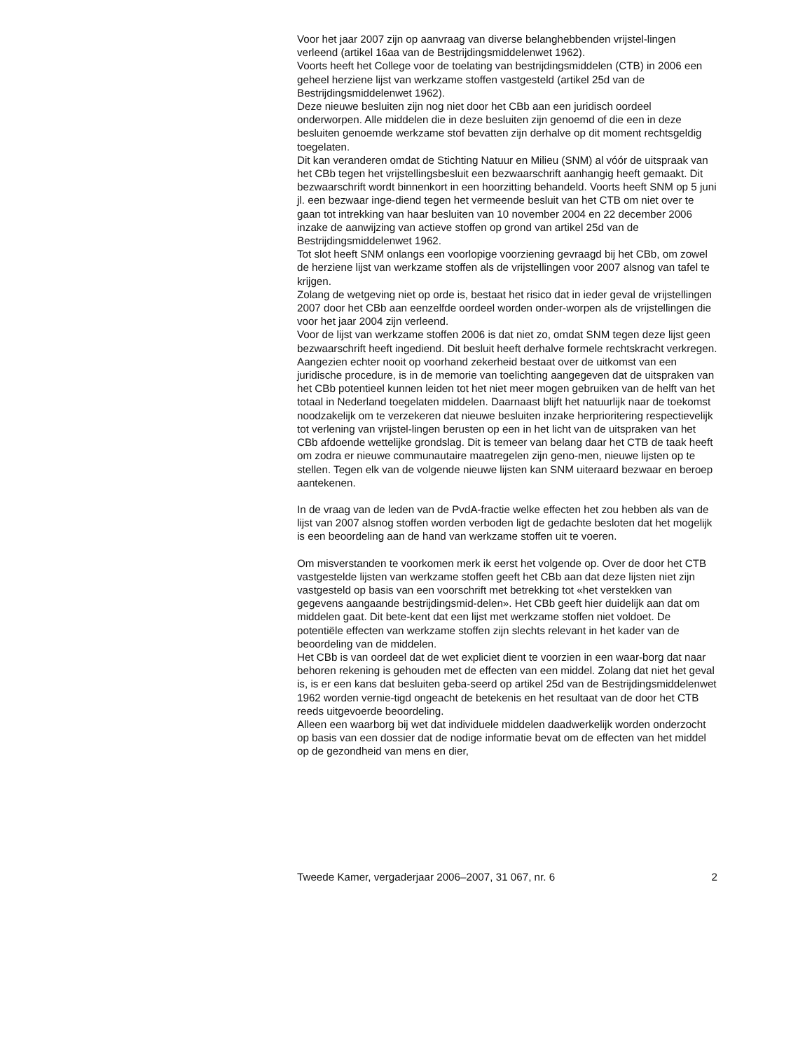Voor het jaar 2007 zijn op aanvraag van diverse belanghebbenden vrijstel-lingen verleend (artikel 16aa van de Bestrijdingsmiddelenwet 1962).
Voorts heeft het College voor de toelating van bestrijdingsmiddelen (CTB) in 2006 een geheel herziene lijst van werkzame stoffen vastgesteld (artikel 25d van de Bestrijdingsmiddelenwet 1962).
Deze nieuwe besluiten zijn nog niet door het CBb aan een juridisch oordeel onderworpen. Alle middelen die in deze besluiten zijn genoemd of die een in deze besluiten genoemde werkzame stof bevatten zijn derhalve op dit moment rechtsgeldig toegelaten.
Dit kan veranderen omdat de Stichting Natuur en Milieu (SNM) al vóór de uitspraak van het CBb tegen het vrijstellingsbesluit een bezwaarschrift aanhangig heeft gemaakt. Dit bezwaarschrift wordt binnenkort in een hoorzitting behandeld. Voorts heeft SNM op 5 juni jl. een bezwaar inge-diend tegen het vermeende besluit van het CTB om niet over te gaan tot intrekking van haar besluiten van 10 november 2004 en 22 december 2006 inzake de aanwijzing van actieve stoffen op grond van artikel 25d van de Bestrijdingsmiddelenwet 1962.
Tot slot heeft SNM onlangs een voorlopige voorziening gevraagd bij het CBb, om zowel de herziene lijst van werkzame stoffen als de vrijstellingen voor 2007 alsnog van tafel te krijgen.
Zolang de wetgeving niet op orde is, bestaat het risico dat in ieder geval de vrijstellingen 2007 door het CBb aan eenzelfde oordeel worden onder-worpen als de vrijstellingen die voor het jaar 2004 zijn verleend.
Voor de lijst van werkzame stoffen 2006 is dat niet zo, omdat SNM tegen deze lijst geen bezwaarschrift heeft ingediend. Dit besluit heeft derhalve formele rechtskracht verkregen. Aangezien echter nooit op voorhand zekerheid bestaat over de uitkomst van een juridische procedure, is in de memorie van toelichting aangegeven dat de uitspraken van het CBb potentieel kunnen leiden tot het niet meer mogen gebruiken van de helft van het totaal in Nederland toegelaten middelen. Daarnaast blijft het natuurlijk naar de toekomst noodzakelijk om te verzekeren dat nieuwe besluiten inzake herprioritering respectievelijk tot verlening van vrijstel-lingen berusten op een in het licht van de uitspraken van het CBb afdoende wettelijke grondslag. Dit is temeer van belang daar het CTB de taak heeft om zodra er nieuwe communautaire maatregelen zijn geno-men, nieuwe lijsten op te stellen. Tegen elk van de volgende nieuwe lijsten kan SNM uiteraard bezwaar en beroep aantekenen.
In de vraag van de leden van de PvdA-fractie welke effecten het zou hebben als van de lijst van 2007 alsnog stoffen worden verboden ligt de gedachte besloten dat het mogelijk is een beoordeling aan de hand van werkzame stoffen uit te voeren.
Om misverstanden te voorkomen merk ik eerst het volgende op. Over de door het CTB vastgestelde lijsten van werkzame stoffen geeft het CBb aan dat deze lijsten niet zijn vastgesteld op basis van een voorschrift met betrekking tot «het verstekken van gegevens aangaande bestrijdingsmid-delen». Het CBb geeft hier duidelijk aan dat om middelen gaat. Dit bete-kent dat een lijst met werkzame stoffen niet voldoet. De potentiële effecten van werkzame stoffen zijn slechts relevant in het kader van de beoordeling van de middelen.
Het CBb is van oordeel dat de wet expliciet dient te voorzien in een waar-borg dat naar behoren rekening is gehouden met de effecten van een middel. Zolang dat niet het geval is, is er een kans dat besluiten geba-seerd op artikel 25d van de Bestrijdingsmiddelenwet 1962 worden vernie-tigd ongeacht de betekenis en het resultaat van de door het CTB reeds uitgevoerde beoordeling.
Alleen een waarborg bij wet dat individuele middelen daadwerkelijk worden onderzocht op basis van een dossier dat de nodige informatie bevat om de effecten van het middel op de gezondheid van mens en dier,
Tweede Kamer, vergaderjaar 2006–2007, 31 067, nr. 6 2